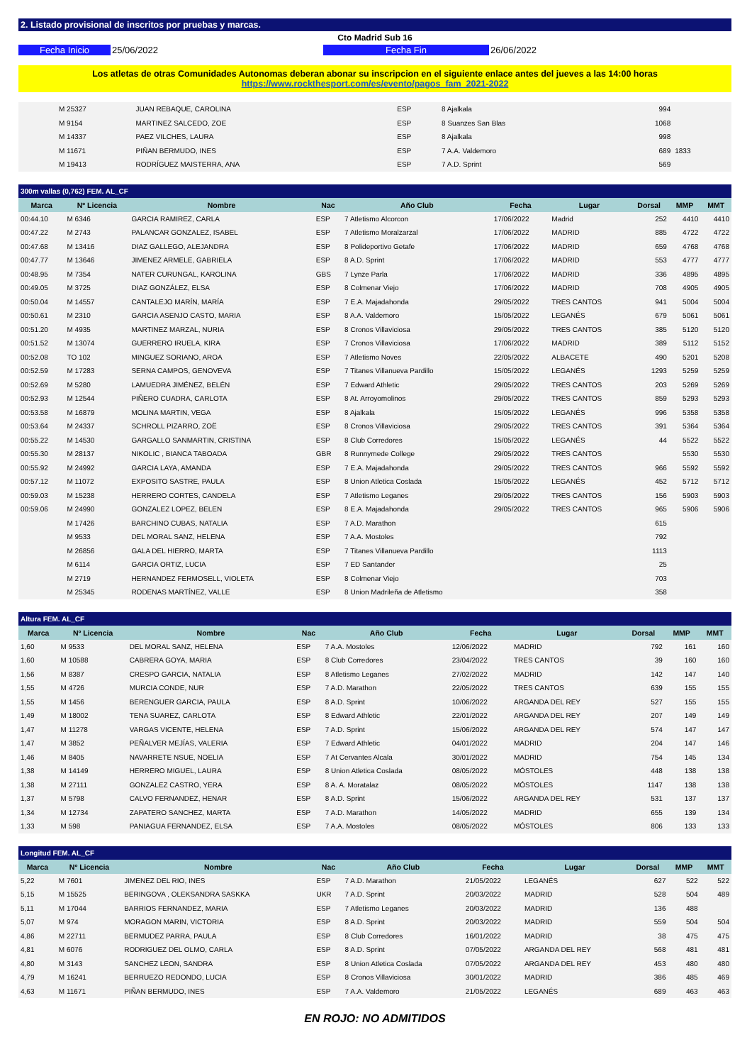2. Listado provisional de inscritos por pruebas y marcas.
Cto Madrid Sub 16
Fecha Inicio 25/06/2022 Fecha Fin 26/06/2022
Los atletas de otras Comunidades Autonomas deberan abonar su inscripcion en el siguiente enlace antes del jueves a las 14:00 horas
https://www.rockthesport.com/es/evento/pagos_fam_2021-2022
| | M 25327 | JUAN REBAQUE, CAROLINA | ESP | 8 Ajalkala | | | 994 | | |
| | M 9154 | MARTINEZ SALCEDO, ZOE | ESP | 8 Suanzes San Blas | | | 1068 | | |
| | M 14337 | PAEZ VILCHES, LAURA | ESP | 8 Ajalkala | | | 998 | | |
| | M 11671 | PIÑAN BERMUDO, INES | ESP | 7 A.A. Valdemoro | | | 689 | 1833 | |
| | M 19413 | RODRÍGUEZ MAISTERRA, ANA | ESP | 7 A.D. Sprint | | | 569 | | |
| 300m vallas (0,762) FEM. AL_CF | | | | | | | | | |
| --- | --- | --- | --- | --- | --- | --- | --- | --- | --- |
| Marca | Nº Licencia | Nombre | Nac | Año Club | Fecha | Lugar | Dorsal | MMP | MMT |
| 00:44.10 | M 6346 | GARCIA RAMIREZ, CARLA | ESP | 7 Atletismo Alcorcon | 17/06/2022 | Madrid | 252 | 4410 | 4410 |
| 00:47.22 | M 2743 | PALANCAR GONZALEZ, ISABEL | ESP | 7 Atletismo Moralzarzal | 17/06/2022 | MADRID | 885 | 4722 | 4722 |
| 00:47.68 | M 13416 | DIAZ GALLEGO, ALEJANDRA | ESP | 8 Polideportivo Getafe | 17/06/2022 | MADRID | 659 | 4768 | 4768 |
| 00:47.77 | M 13646 | JIMENEZ ARMELE, GABRIELA | ESP | 8 A.D. Sprint | 17/06/2022 | MADRID | 553 | 4777 | 4777 |
| 00:48.95 | M 7354 | NATER CURUNGAL, KAROLINA | GBS | 7 Lynze Parla | 17/06/2022 | MADRID | 336 | 4895 | 4895 |
| 00:49.05 | M 3725 | DIAZ GONZÁLEZ, ELSA | ESP | 8 Colmenar Viejo | 17/06/2022 | MADRID | 708 | 4905 | 4905 |
| 00:50.04 | M 14557 | CANTALEJO MARÍN, MARÍA | ESP | 7 E.A. Majadahonda | 29/05/2022 | TRES CANTOS | 941 | 5004 | 5004 |
| 00:50.61 | M 2310 | GARCIA ASENJO CASTO, MARIA | ESP | 8 A.A. Valdemoro | 15/05/2022 | LEGANÉS | 679 | 5061 | 5061 |
| 00:51.20 | M 4935 | MARTINEZ MARZAL, NURIA | ESP | 8 Cronos Villaviciosa | 29/05/2022 | TRES CANTOS | 385 | 5120 | 5120 |
| 00:51.52 | M 13074 | GUERRERO IRUELA, KIRA | ESP | 7 Cronos Villaviciosa | 17/06/2022 | MADRID | 389 | 5112 | 5152 |
| 00:52.08 | TO 102 | MINGUEZ SORIANO, AROA | ESP | 7 Atletismo Noves | 22/05/2022 | ALBACETE | 490 | 5201 | 5208 |
| 00:52.59 | M 17283 | SERNA CAMPOS, GENOVEVA | ESP | 7 Titanes Villanueva Pardillo | 15/05/2022 | LEGANÉS | 1293 | 5259 | 5259 |
| 00:52.69 | M 5280 | LAMUEDRA JIMÉNEZ, BELÉN | ESP | 7 Edward Athletic | 29/05/2022 | TRES CANTOS | 203 | 5269 | 5269 |
| 00:52.93 | M 12544 | PIÑERO CUADRA, CARLOTA | ESP | 8 At. Arroyomolinos | 29/05/2022 | TRES CANTOS | 859 | 5293 | 5293 |
| 00:53.58 | M 16879 | MOLINA MARTIN, VEGA | ESP | 8 Ajalkala | 15/05/2022 | LEGANÉS | 996 | 5358 | 5358 |
| 00:53.64 | M 24337 | SCHROLL PIZARRO, ZOË | ESP | 8 Cronos Villaviciosa | 29/05/2022 | TRES CANTOS | 391 | 5364 | 5364 |
| 00:55.22 | M 14530 | GARGALLO SANMARTIN, CRISTINA | ESP | 8 Club Corredores | 15/05/2022 | LEGANÉS | 44 | 5522 | 5522 |
| 00:55.30 | M 28137 | NIKOLIC , BIANCA TABOADA | GBR | 8 Runnymede College | 29/05/2022 | TRES CANTOS | | 5530 | 5530 |
| 00:55.92 | M 24992 | GARCIA LAYA, AMANDA | ESP | 7 E.A. Majadahonda | 29/05/2022 | TRES CANTOS | 966 | 5592 | 5592 |
| 00:57.12 | M 11072 | EXPOSITO SASTRE, PAULA | ESP | 8 Union Atletica Coslada | 15/05/2022 | LEGANÉS | 452 | 5712 | 5712 |
| 00:59.03 | M 15238 | HERRERO CORTES, CANDELA | ESP | 7 Atletismo Leganes | 29/05/2022 | TRES CANTOS | 156 | 5903 | 5903 |
| 00:59.06 | M 24990 | GONZALEZ LOPEZ, BELEN | ESP | 8 E.A. Majadahonda | 29/05/2022 | TRES CANTOS | 965 | 5906 | 5906 |
| | M 17426 | BARCHINO CUBAS, NATALIA | ESP | 7 A.D. Marathon | | | 615 | | |
| | M 9533 | DEL MORAL SANZ, HELENA | ESP | 7 A.A. Mostoles | | | 792 | | |
| | M 26856 | GALA DEL HIERRO, MARTA | ESP | 7 Titanes Villanueva Pardillo | | | 1113 | | |
| | M 6114 | GARCIA ORTIZ, LUCIA | ESP | 7 ED Santander | | | 25 | | |
| | M 2719 | HERNANDEZ FERMOSELL, VIOLETA | ESP | 8 Colmenar Viejo | | | 703 | | |
| | M 25345 | RODENAS MARTÍNEZ, VALLE | ESP | 8 Union Madrileña de Atletismo | | | 358 | | |
| Altura FEM. AL_CF | | | | | | | | | |
| --- | --- | --- | --- | --- | --- | --- | --- | --- | --- |
| Marca | Nº Licencia | Nombre | Nac | Año Club | Fecha | Lugar | Dorsal | MMP | MMT |
| 1,60 | M 9533 | DEL MORAL SANZ, HELENA | ESP | 7 A.A. Mostoles | 12/06/2022 | MADRID | 792 | 161 | 160 |
| 1,60 | M 10588 | CABRERA GOYA, MARIA | ESP | 8 Club Corredores | 23/04/2022 | TRES CANTOS | 39 | 160 | 160 |
| 1,56 | M 8387 | CRESPO GARCIA, NATALIA | ESP | 8 Atletismo Leganes | 27/02/2022 | MADRID | 142 | 147 | 140 |
| 1,55 | M 4726 | MURCIA CONDE, NUR | ESP | 7 A.D. Marathon | 22/05/2022 | TRES CANTOS | 639 | 155 | 155 |
| 1,55 | M 1456 | BERENGUER GARCIA, PAULA | ESP | 8 A.D. Sprint | 10/06/2022 | ARGANDA DEL REY | 527 | 155 | 155 |
| 1,49 | M 18002 | TENA SUAREZ, CARLOTA | ESP | 8 Edward Athletic | 22/01/2022 | ARGANDA DEL REY | 207 | 149 | 149 |
| 1,47 | M 11278 | VARGAS VICENTE, HELENA | ESP | 7 A.D. Sprint | 15/06/2022 | ARGANDA DEL REY | 574 | 147 | 147 |
| 1,47 | M 3852 | PEÑALVER MEJÍAS, VALERIA | ESP | 7 Edward Athletic | 04/01/2022 | MADRID | 204 | 147 | 146 |
| 1,46 | M 8405 | NAVARRETE NSUE, NOELIA | ESP | 7 At Cervantes Alcala | 30/01/2022 | MADRID | 754 | 145 | 134 |
| 1,38 | M 14149 | HERRERO MIGUEL, LAURA | ESP | 8 Union Atletica Coslada | 08/05/2022 | MÓSTOLES | 448 | 138 | 138 |
| 1,38 | M 27111 | GONZALEZ CASTRO, YERA | ESP | 8 A. A. Moratalaz | 08/05/2022 | MÓSTOLES | 1147 | 138 | 138 |
| 1,37 | M 5798 | CALVO FERNANDEZ, HENAR | ESP | 8 A.D. Sprint | 15/06/2022 | ARGANDA DEL REY | 531 | 137 | 137 |
| 1,34 | M 12734 | ZAPATERO SANCHEZ, MARTA | ESP | 7 A.D. Marathon | 14/05/2022 | MADRID | 655 | 139 | 134 |
| 1,33 | M 598 | PANIAGUA FERNANDEZ, ELSA | ESP | 7 A.A. Mostoles | 08/05/2022 | MÓSTOLES | 806 | 133 | 133 |
| Longitud FEM. AL_CF | | | | | | | | | |
| --- | --- | --- | --- | --- | --- | --- | --- | --- | --- |
| Marca | Nº Licencia | Nombre | Nac | Año Club | Fecha | Lugar | Dorsal | MMP | MMT |
| 5,22 | M 7601 | JIMENEZ DEL RIO, INES | ESP | 7 A.D. Marathon | 21/05/2022 | LEGANÉS | 627 | 522 | 522 |
| 5,15 | M 15525 | BERINGOVA , OLEKSANDRA SASKKA | UKR | 7 A.D. Sprint | 20/03/2022 | MADRID | 528 | 504 | 489 |
| 5,11 | M 17044 | BARRIOS FERNANDEZ, MARIA | ESP | 7 Atletismo Leganes | 20/03/2022 | MADRID | 136 | 488 | |
| 5,07 | M 974 | MORAGON MARIN, VICTORIA | ESP | 8 A.D. Sprint | 20/03/2022 | MADRID | 559 | 504 | 504 |
| 4,86 | M 22711 | BERMUDEZ PARRA, PAULA | ESP | 8 Club Corredores | 16/01/2022 | MADRID | 38 | 475 | 475 |
| 4,81 | M 6076 | RODRIGUEZ DEL OLMO, CARLA | ESP | 8 A.D. Sprint | 07/05/2022 | ARGANDA DEL REY | 568 | 481 | 481 |
| 4,80 | M 3143 | SANCHEZ LEON, SANDRA | ESP | 8 Union Atletica Coslada | 07/05/2022 | ARGANDA DEL REY | 453 | 480 | 480 |
| 4,79 | M 16241 | BERRUEZO REDONDO, LUCIA | ESP | 8 Cronos Villaviciosa | 30/01/2022 | MADRID | 386 | 485 | 469 |
| 4,63 | M 11671 | PIÑAN BERMUDO, INES | ESP | 7 A.A. Valdemoro | 21/05/2022 | LEGANÉS | 689 | 463 | 463 |
EN ROJO: NO ADMITIDOS